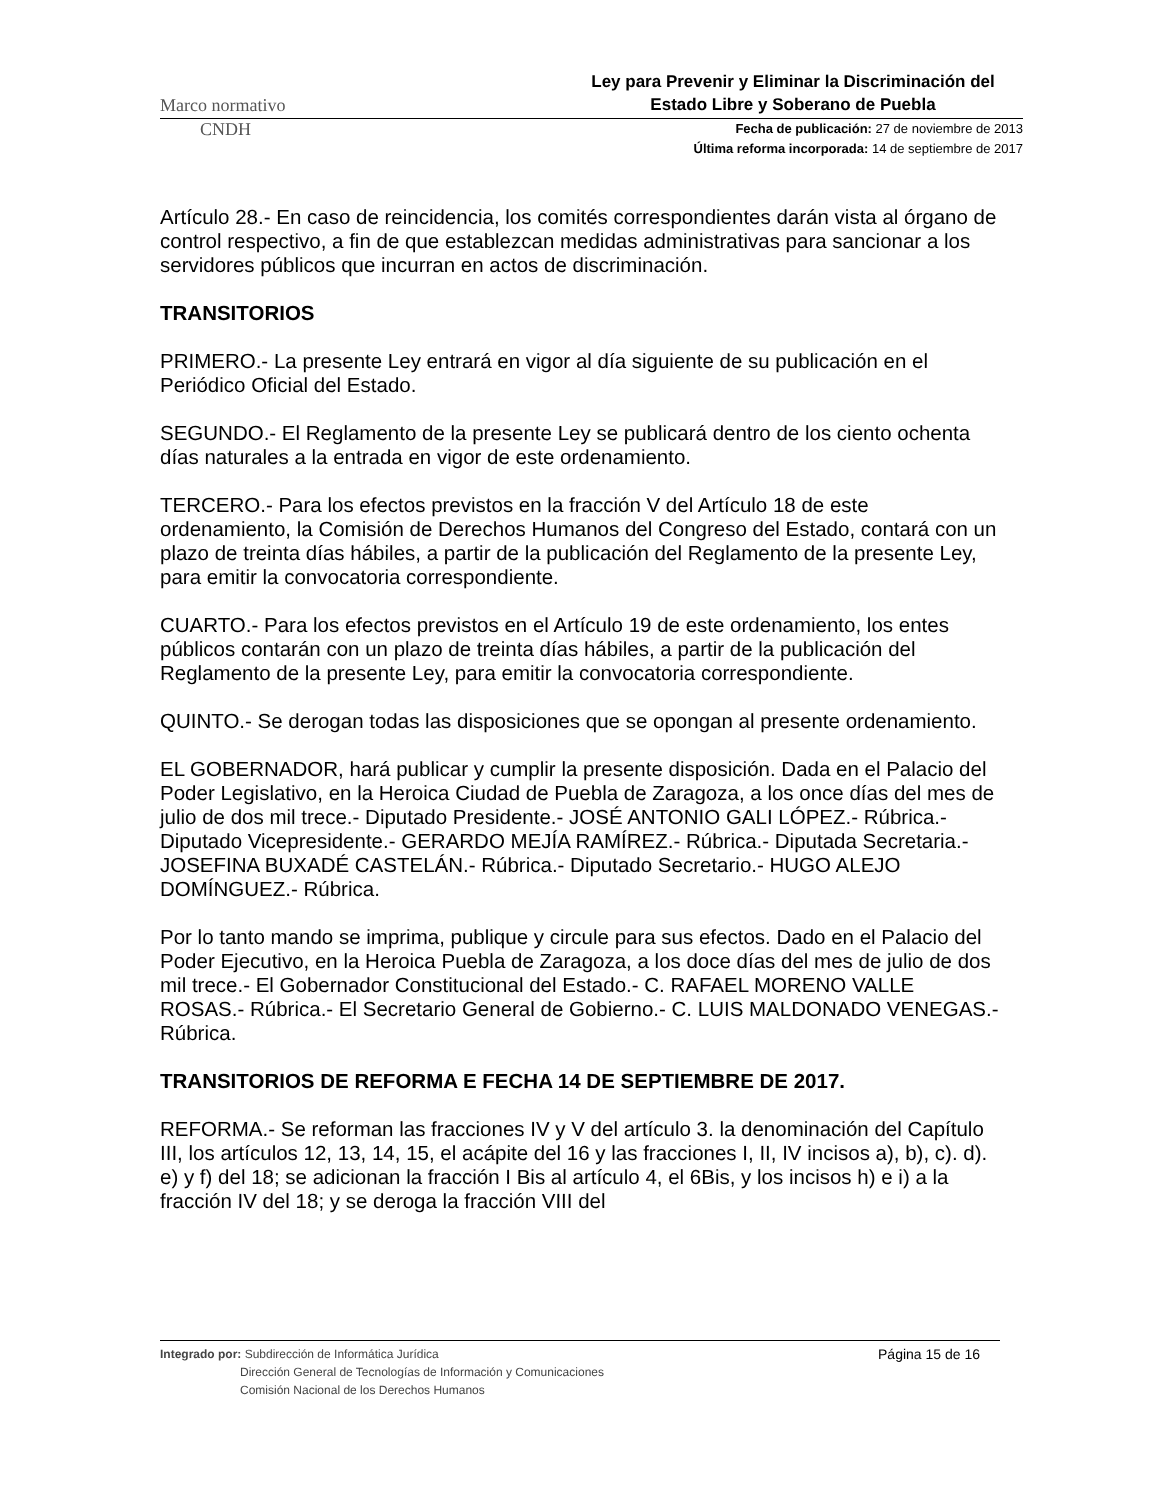Marco normativo Ley para Prevenir y Eliminar la Discriminación del Estado Libre y Soberano de Puebla
CNDH
Fecha de publicación: 27 de noviembre de 2013
Última reforma incorporada: 14 de septiembre de 2017
Artículo 28.- En caso de reincidencia, los comités correspondientes darán vista al órgano de control respectivo, a fin de que establezcan medidas administrativas para sancionar a los servidores públicos que incurran en actos de discriminación.
TRANSITORIOS
PRIMERO.- La presente Ley entrará en vigor al día siguiente de su publicación en el Periódico Oficial del Estado.
SEGUNDO.- El Reglamento de la presente Ley se publicará dentro de los ciento ochenta días naturales a la entrada en vigor de este ordenamiento.
TERCERO.- Para los efectos previstos en la fracción V del Artículo 18 de este ordenamiento, la Comisión de Derechos Humanos del Congreso del Estado, contará con un plazo de treinta días hábiles, a partir de la publicación del Reglamento de la presente Ley, para emitir la convocatoria correspondiente.
CUARTO.- Para los efectos previstos en el Artículo 19 de este ordenamiento, los entes públicos contarán con un plazo de treinta días hábiles, a partir de la publicación del Reglamento de la presente Ley, para emitir la convocatoria correspondiente.
QUINTO.- Se derogan todas las disposiciones que se opongan al presente ordenamiento.
EL GOBERNADOR, hará publicar y cumplir la presente disposición. Dada en el Palacio del Poder Legislativo, en la Heroica Ciudad de Puebla de Zaragoza, a los once días del mes de julio de dos mil trece.- Diputado Presidente.- JOSÉ ANTONIO GALI LÓPEZ.- Rúbrica.- Diputado Vicepresidente.- GERARDO MEJÍA RAMÍREZ.- Rúbrica.- Diputada Secretaria.- JOSEFINA BUXADÉ CASTELÁN.- Rúbrica.- Diputado Secretario.- HUGO ALEJO DOMÍNGUEZ.- Rúbrica.
Por lo tanto mando se imprima, publique y circule para sus efectos. Dado en el Palacio del Poder Ejecutivo, en la Heroica Puebla de Zaragoza, a los doce días del mes de julio de dos mil trece.- El Gobernador Constitucional del Estado.- C. RAFAEL MORENO VALLE ROSAS.- Rúbrica.- El Secretario General de Gobierno.- C. LUIS MALDONADO VENEGAS.- Rúbrica.
TRANSITORIOS DE REFORMA E FECHA 14 DE SEPTIEMBRE DE 2017.
REFORMA.- Se reforman las fracciones IV y V del artículo 3. la denominación del Capítulo III, los artículos 12, 13, 14, 15, el acápite del 16 y las fracciones I, II, IV incisos a), b), c). d). e) y f) del 18; se adicionan la fracción I Bis al artículo 4, el 6Bis, y los incisos h) e i) a la fracción IV del 18; y se deroga la fracción VIII del
Integrado por: Subdirección de Informática Jurídica
Dirección General de Tecnologías de Información y Comunicaciones
Comisión Nacional de los Derechos Humanos
Página 15 de 16